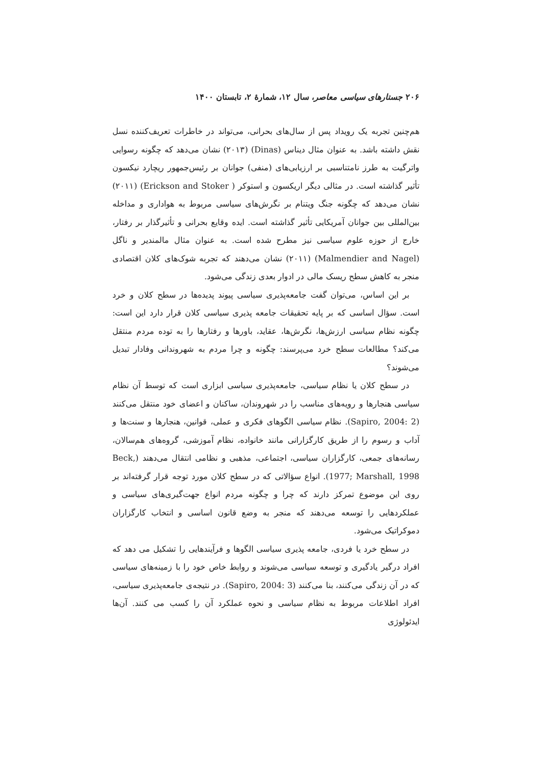۲۰۶ جستارهای سیاسی معاصر، سال ۱۲، شمارهٔ ۲، تابستان ۱۴۰۰
هم‌چنین تجربه یک رویداد پس از سال‌های بحرانی، می‌تواند در خاطرات تعریف‌کننده نسل نقش داشته باشد. به عنوان مثال دیناس (Dinas) (۲۰۱۳) نشان می‌دهد که چگونه رسوایی واترگیت به طرز نامتناسبی بر ارزیابی‌های (منفی) جوانان بر رئیس‌جمهور ریچارد نیکسون تأثیر گذاشته است. در مثالی دیگر اریکسون و استوکر ( Erickson and Stoker) (۲۰۱۱) نشان می‌دهد که چگونه جنگ ویتنام بر نگرش‌های سیاسی مربوط به هواداری و مداخله بین‌المللی بین جوانان آمریکایی تأثیر گذاشته است. ایده وقایع بحرانی و تأثیرگذار بر رفتار، خارج از حوزه علوم سیاسی نیز مطرح شده است. به عنوان مثال مالمندیر و ناگل (Malmendier and Nagel) (۲۰۱۱) نشان می‌دهند که تجربه شوک‌های کلان اقتصادی منجر به کاهش سطح ریسک مالی در ادوار بعدی زندگی می‌شود.
بر این اساس، می‌توان گفت جامعه‌پذیری سیاسی پیوند پدیده‌ها در سطح کلان و خرد است. سؤال اساسی که بر پایه تحقیقات جامعه پذیری سیاسی کلان قرار دارد این است: چگونه نظام سیاسی ارزش‌ها، نگرش‌ها، عقاید، باورها و رفتارها را به توده مردم منتقل می‌کند؟ مطالعات سطح خرد می‌پرسند: چگونه و چرا مردم به شهروندانی وفادار تبدیل می‌شوند؟
در سطح کلان یا نظام سیاسی، جامعه‌پذیری سیاسی ابزاری است که توسط آن نظام سیاسی هنجارها و رویه‌های مناسب را در شهروندان، ساکنان و اعضای خود منتقل می‌کنند (Sapiro, 2004: 2). نظام سیاسی الگوهای فکری و عملی، قوانین، هنجارها و سنت‌ها و آداب و رسوم را از طریق کارگزارانی مانند خانواده، نظام آموزشی، گروه‌های هم‌سالان، رسانه‌های جمعی، کارگزاران سیاسی، اجتماعی، مذهبی و نظامی انتقال می‌دهند (Beck, 1977; Marshall, 1998). انواع سؤالاتی که در سطح کلان مورد توجه قرار گرفته‌اند بر روی این موضوع تمرکز دارند که چرا و چگونه مردم انواع جهت‌گیری‌های سیاسی و عملکردهایی را توسعه می‌دهند که منجر به وضع قانون اساسی و انتخاب کارگزاران دموکراتیک می‌شود.
در سطح خرد یا فردی، جامعه پذیری سیاسی الگوها و فرآیندهایی را تشکیل می دهد که افراد درگیر یادگیری و توسعه سیاسی می‌شوند و روابط خاص خود را با زمینه‌های سیاسی که در آن زندگی می‌کنند، بنا می‌کنند (Sapiro, 2004: 3). در نتیجه‌ی جامعه‌پذیری سیاسی، افراد اطلاعات مربوط به نظام سیاسی و نحوه عملکرد آن را کسب می کنند. آن‌ها ایدئولوژی